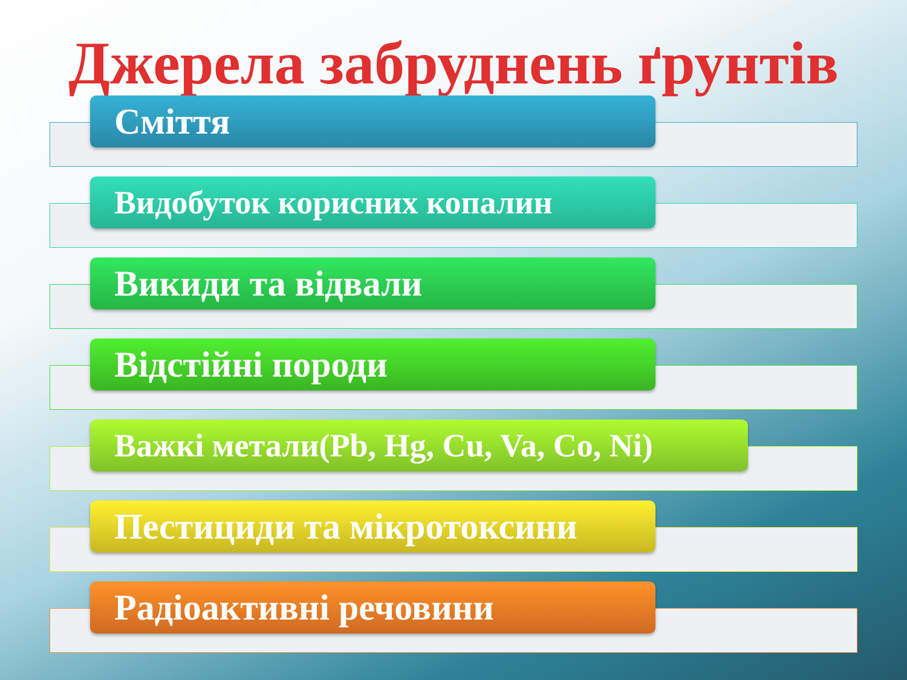Джерела забруднень ґрунтів
Сміття
Видобуток корисних копалин
Викиди та відвали
Відстійні породи
Важкі метали(Pb, Hg, Cu, Va, Co, Ni)
Пестициди та мікротоксини
Радіоактивні речовини